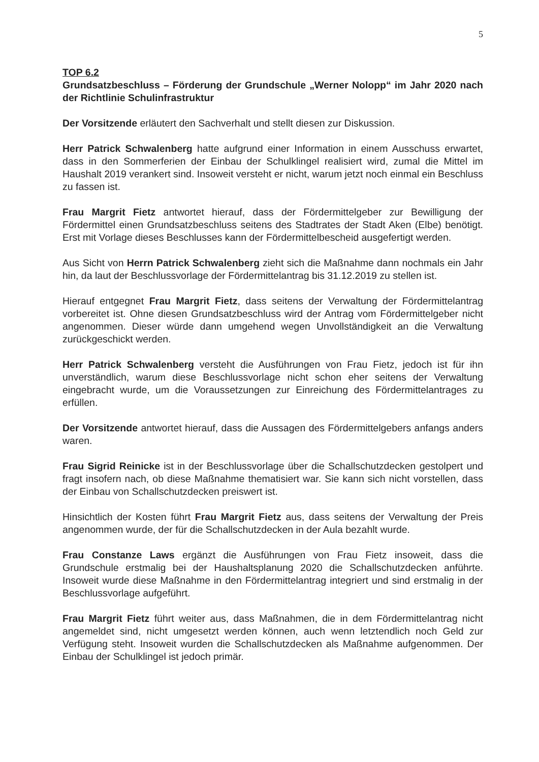5
TOP 6.2
Grundsatzbeschluss – Förderung der Grundschule „Werner Nolopp“ im Jahr 2020 nach der Richtlinie Schulinfrastruktur
Der Vorsitzende erläutert den Sachverhalt und stellt diesen zur Diskussion.
Herr Patrick Schwalenberg hatte aufgrund einer Information in einem Ausschuss erwartet, dass in den Sommerferien der Einbau der Schulklingel realisiert wird, zumal die Mittel im Haushalt 2019 verankert sind. Insoweit versteht er nicht, warum jetzt noch einmal ein Beschluss zu fassen ist.
Frau Margrit Fietz antwortet hierauf, dass der Fördermittelgeber zur Bewilligung der Fördermittel einen Grundsatzbeschluss seitens des Stadtrates der Stadt Aken (Elbe) benötigt. Erst mit Vorlage dieses Beschlusses kann der Fördermittelbescheid ausgefertigt werden.
Aus Sicht von Herrn Patrick Schwalenberg zieht sich die Maßnahme dann nochmals ein Jahr hin, da laut der Beschlussvorlage der Fördermittelantrag bis 31.12.2019 zu stellen ist.
Hierauf entgegnet Frau Margrit Fietz, dass seitens der Verwaltung der Fördermittelantrag vorbereitet ist. Ohne diesen Grundsatzbeschluss wird der Antrag vom Fördermittelgeber nicht angenommen. Dieser würde dann umgehend wegen Unvollständigkeit an die Verwaltung zurückgeschickt werden.
Herr Patrick Schwalenberg versteht die Ausführungen von Frau Fietz, jedoch ist für ihn unverständlich, warum diese Beschlussvorlage nicht schon eher seitens der Verwaltung eingebracht wurde, um die Voraussetzungen zur Einreichung des Fördermittelantrages zu erfüllen.
Der Vorsitzende antwortet hierauf, dass die Aussagen des Fördermittelgebers anfangs anders waren.
Frau Sigrid Reinicke ist in der Beschlussvorlage über die Schallschutzdecken gestolpert und fragt insofern nach, ob diese Maßnahme thematisiert war. Sie kann sich nicht vorstellen, dass der Einbau von Schallschutzdecken preiswert ist.
Hinsichtlich der Kosten führt Frau Margrit Fietz aus, dass seitens der Verwaltung der Preis angenommen wurde, der für die Schallschutzdecken in der Aula bezahlt wurde.
Frau Constanze Laws ergänzt die Ausführungen von Frau Fietz insoweit, dass die Grundschule erstmalig bei der Haushaltsplanung 2020 die Schallschutzdecken anführte. Insoweit wurde diese Maßnahme in den Fördermittelantrag integriert und sind erstmalig in der Beschlussvorlage aufgeführt.
Frau Margrit Fietz führt weiter aus, dass Maßnahmen, die in dem Fördermittelantrag nicht angemeldet sind, nicht umgesetzt werden können, auch wenn letztendlich noch Geld zur Verfügung steht. Insoweit wurden die Schallschutzdecken als Maßnahme aufgenommen. Der Einbau der Schulklingel ist jedoch primär.